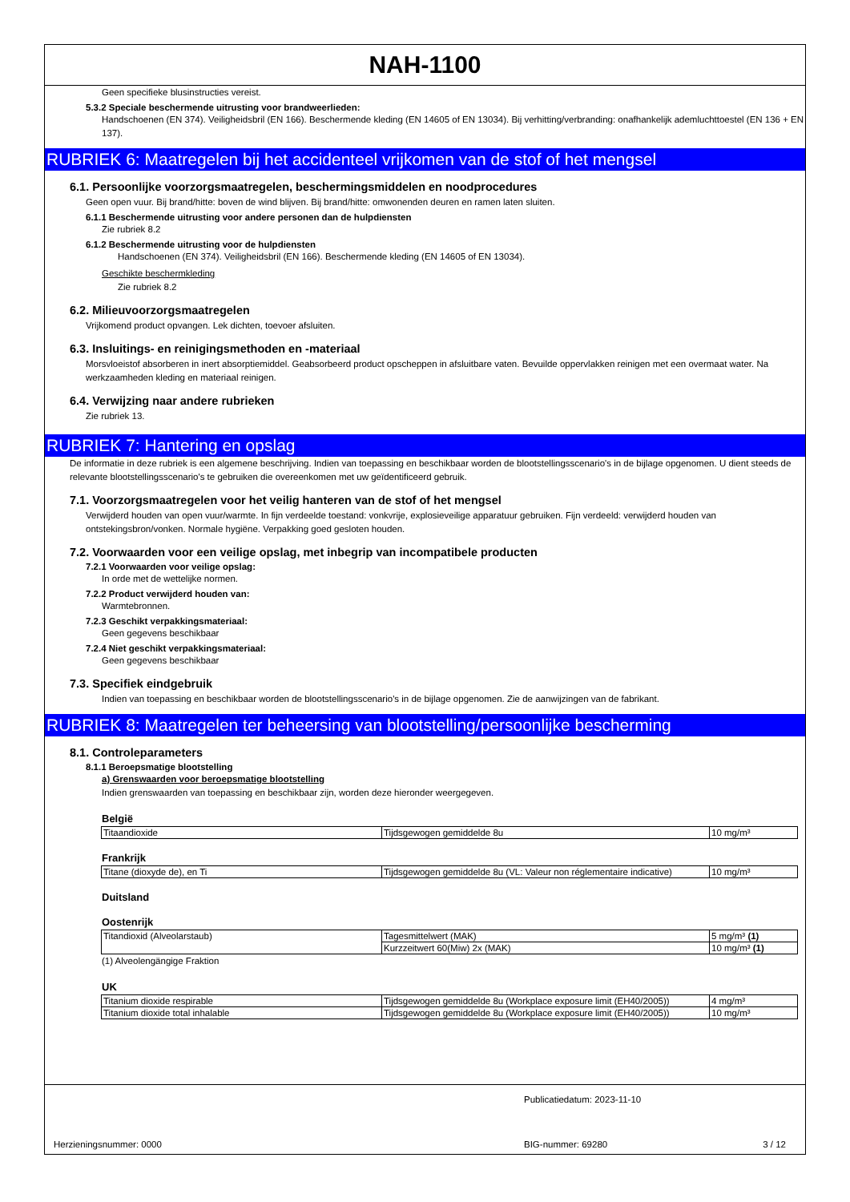NAH-1100
Geen specifieke blusinstructies vereist.
5.3.2 Speciale beschermende uitrusting voor brandweerlieden:
Handschoenen (EN 374). Veiligheidsbril (EN 166). Beschermende kleding (EN 14605 of EN 13034). Bij verhitting/verbranding: onafhankelijk ademluchttoestel (EN 136 + EN 137).
RUBRIEK 6: Maatregelen bij het accidenteel vrijkomen van de stof of het mengsel
6.1. Persoonlijke voorzorgsmaatregelen, beschermingsmiddelen en noodprocedures
Geen open vuur. Bij brand/hitte: boven de wind blijven. Bij brand/hitte: omwonenden deuren en ramen laten sluiten.
6.1.1 Beschermende uitrusting voor andere personen dan de hulpdiensten
Zie rubriek 8.2
6.1.2 Beschermende uitrusting voor de hulpdiensten
Handschoenen (EN 374). Veiligheidsbril (EN 166). Beschermende kleding (EN 14605 of EN 13034).
Geschikte beschermkleding
Zie rubriek 8.2
6.2. Milieuvoorzorgsmaatregelen
Vrijkomend product opvangen. Lek dichten, toevoer afsluiten.
6.3. Insluitings- en reinigingsmethoden en -materiaal
Morsvloeistof absorberen in inert absorptiemiddel. Geabsorbeerd product opscheppen in afsluitbare vaten. Bevuilde oppervlakken reinigen met een overmaat water. Na werkzaamheden kleding en materiaal reinigen.
6.4. Verwijzing naar andere rubrieken
Zie rubriek 13.
RUBRIEK 7: Hantering en opslag
De informatie in deze rubriek is een algemene beschrijving. Indien van toepassing en beschikbaar worden de blootstellingsscenario's in de bijlage opgenomen. U dient steeds de relevante blootstellingsscenario's te gebruiken die overeenkomen met uw geïdentificeerd gebruik.
7.1. Voorzorgsmaatregelen voor het veilig hanteren van de stof of het mengsel
Verwijderd houden van open vuur/warmte. In fijn verdeelde toestand: vonkvrije, explosieveilige apparatuur gebruiken. Fijn verdeeld: verwijderd houden van ontstekingsbron/vonken. Normale hygiëne. Verpakking goed gesloten houden.
7.2. Voorwaarden voor een veilige opslag, met inbegrip van incompatibele producten
7.2.1 Voorwaarden voor veilige opslag:
In orde met de wettelijke normen.
7.2.2 Product verwijderd houden van:
Warmtebronnen.
7.2.3 Geschikt verpakkingsmateriaal:
Geen gegevens beschikbaar
7.2.4 Niet geschikt verpakkingsmateriaal:
Geen gegevens beschikbaar
7.3. Specifiek eindgebruik
Indien van toepassing en beschikbaar worden de blootstellingsscenario's in de bijlage opgenomen. Zie de aanwijzingen van de fabrikant.
RUBRIEK 8: Maatregelen ter beheersing van blootstelling/persoonlijke bescherming
8.1. Controleparameters
8.1.1 Beroepsmatige blootstelling
a) Grenswaarden voor beroepsmatige blootstelling
Indien grenswaarden van toepassing en beschikbaar zijn, worden deze hieronder weergegeven.
België
| Titaandioxide | Tijdsgewogen gemiddelde 8u | 10 mg/m³ |
Frankrijk
| Titane (dioxyde de), en Ti | Tijdsgewogen gemiddelde 8u (VL: Valeur non réglementaire indicative) | 10 mg/m³ |
Duitsland
Oostenrijk
| Titandioxid (Alveolarstaub) | Tagesmittelwert (MAK) | 5 mg/m³ (1) |
| | Kurzzeitwert 60(Miw) 2x (MAK) | 10 mg/m³ (1) |
(1) Alveolengängige Fraktion
UK
| Titanium dioxide respirable | Tijdsgewogen gemiddelde 8u (Workplace exposure limit (EH40/2005)) | 4 mg/m³ |
| Titanium dioxide total inhalable | Tijdsgewogen gemiddelde 8u (Workplace exposure limit (EH40/2005)) | 10 mg/m³ |
Publicatiedatum: 2023-11-10
Herzieningsnummer: 0000 BIG-nummer: 69280 3 / 12